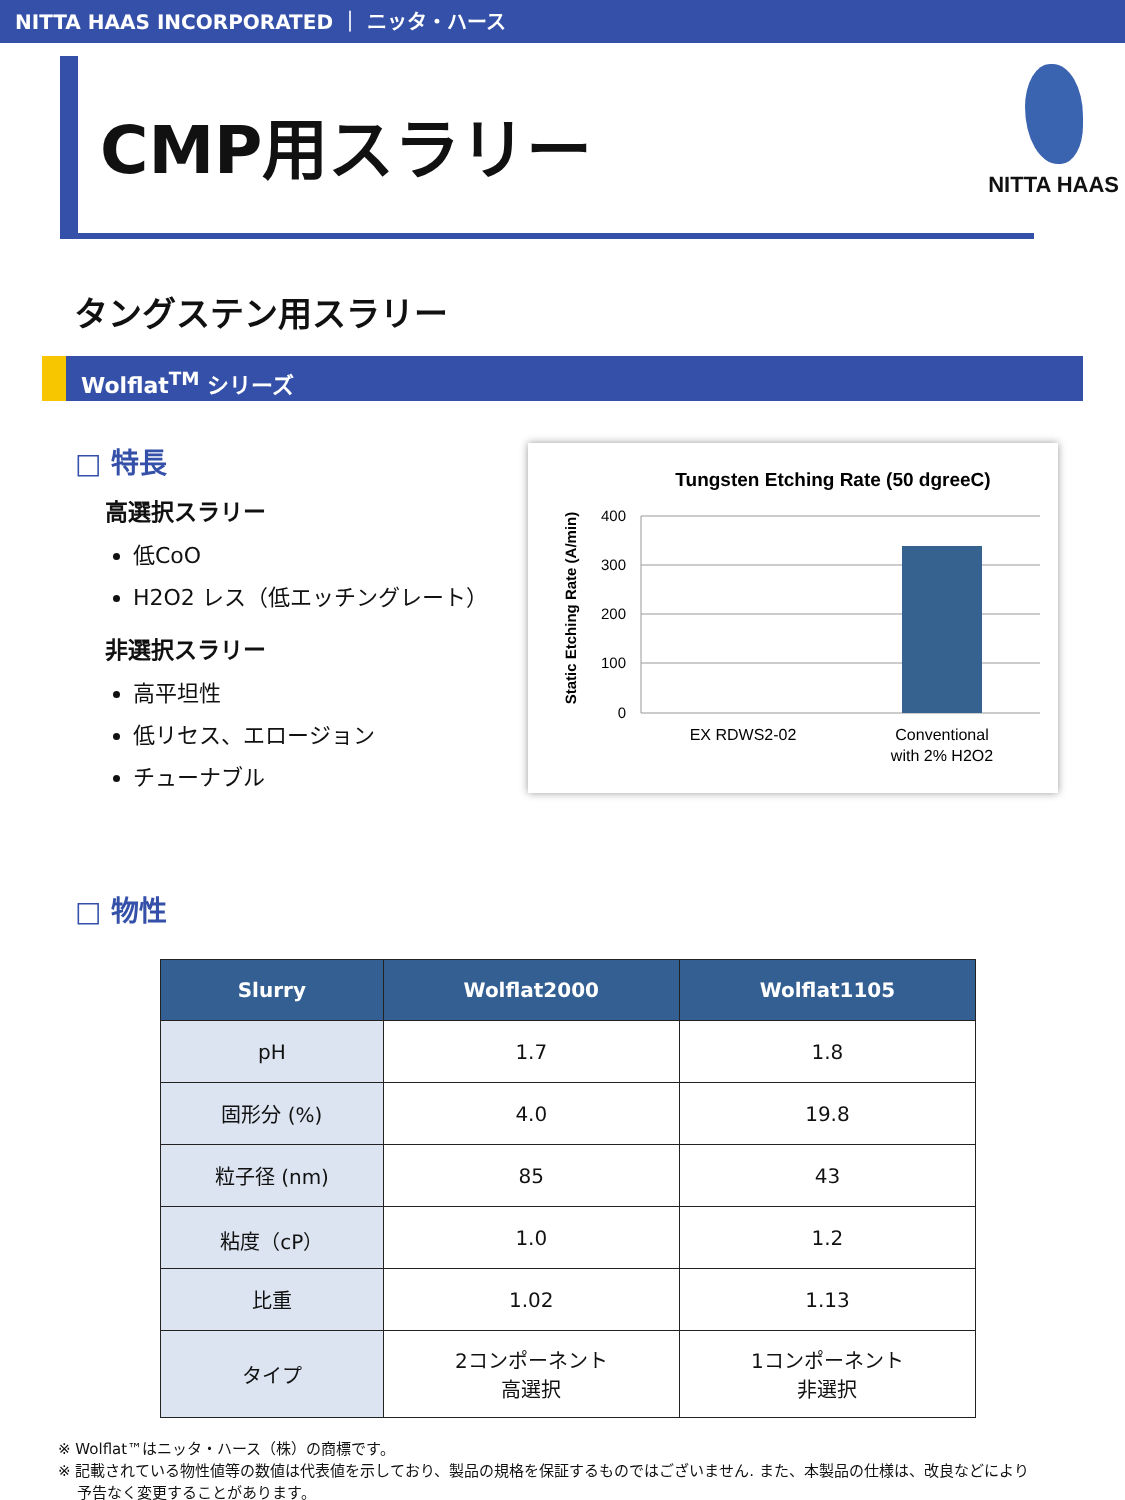NITTA HAAS INCORPORATED ｜ ニッタ・ハース
CMP用スラリー
NITTA HAAS
タングステン用スラリー
Wolflat<sup>TM</sup> シリーズ
□ 特長
高選択スラリー
低CoO
H2O2 レス（低エッチングレート）
非選択スラリー
高平坦性
低リセス、エロージョン
チューナブル
Tungsten Etching Rate (50 dgreeC)
Static Etching Rate (A/min)
400
300
200
100
0
EX RDWS2-02
Conventional
with 2% H2O2
□ 物性
| Slurry | Wolflat2000 | Wolflat1105 |
| --- | --- | --- |
| pH | 1.7 | 1.8 |
| 固形分 (%) | 4.0 | 19.8 |
| 粒子径 (nm) | 85 | 43 |
| 粘度（cP） | 1.0 | 1.2 |
| 比重 | 1.02 | 1.13 |
| タイプ | 2コンポーネント 高選択 | 1コンポーネント 非選択 |
※ Wolflat™はニッタ・ハース（株）の商標です。
※ 記載されている物性値等の数値は代表値を示しており、製品の規格を保証するものではございません. また、本製品の仕様は、改良などにより
予告なく変更することがあります。